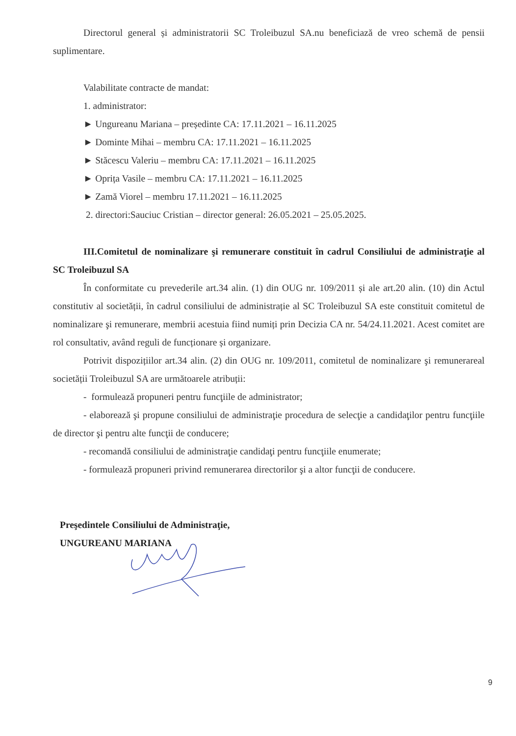Directorul general și administratorii SC Troleibuzul SA.nu beneficiază de vreo schemă de pensii suplimentare.
Valabilitate contracte de mandat:
1. administrator:
► Ungureanu Mariana – președinte CA: 17.11.2021 – 16.11.2025
► Dominte Mihai – membru CA: 17.11.2021 – 16.11.2025
► Stăcescu Valeriu – membru CA: 17.11.2021 – 16.11.2025
► Oprița Vasile – membru CA: 17.11.2021 – 16.11.2025
► Zamă Viorel – membru 17.11.2021 – 16.11.2025
2. directori:Sauciuc Cristian – director general: 26.05.2021 – 25.05.2025.
III.Comitetul de nominalizare şi remunerare constituit în cadrul Consiliului de administraţie al SC Troleibuzul SA
În conformitate cu prevederile art.34 alin. (1) din OUG nr. 109/2011 și ale art.20 alin. (10) din Actul constitutiv al societății, în cadrul consiliului de administrație al SC Troleibuzul SA este constituit comitetul de nominalizare şi remunerare, membrii acestuia fiind numiți prin Decizia CA nr. 54/24.11.2021. Acest comitet are rol consultativ, având reguli de funcționare și organizare.
Potrivit dispozițiilor art.34 alin. (2) din OUG nr. 109/2011, comitetul de nominalizare şi remunerareal societății Troleibuzul SA are următoarele atribuții:
- formulează propuneri pentru funcţiile de administrator;
- elaborează şi propune consiliului de administraţie procedura de selecţie a candidaţilor pentru funcţiile de director şi pentru alte funcţii de conducere;
- recomandă consiliului de administraţie candidaţi pentru funcţiile enumerate;
- formulează propuneri privind remunerarea directorilor şi a altor funcţii de conducere.
Preşedintele Consiliului de Administraţie,
UNGUREANU MARIANA
9